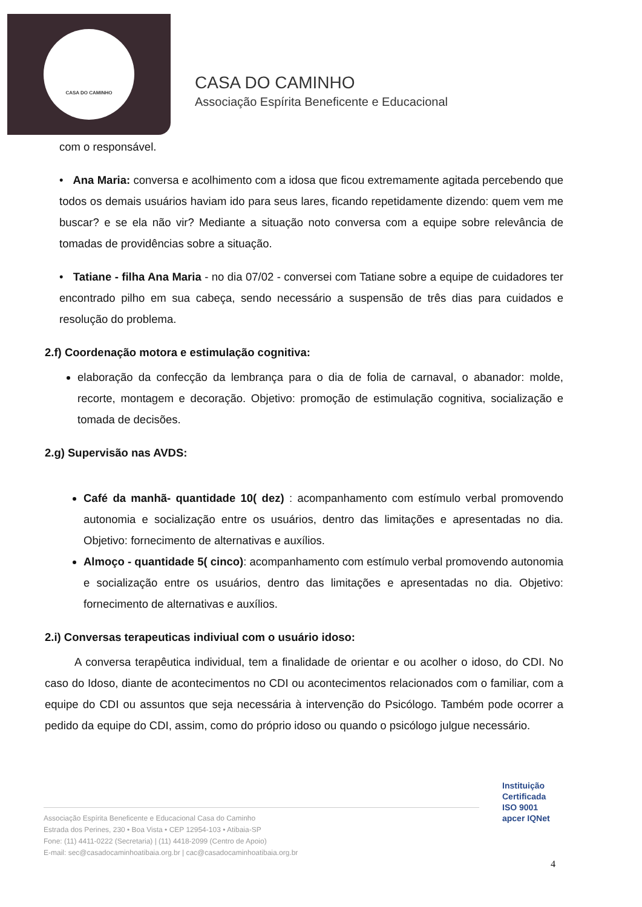CASA DO CAMINHO
CASA DO CAMINHO
Associação Espírita Beneficente e Educacional
com o responsável.
• Ana Maria: conversa e acolhimento com a idosa que ficou extremamente agitada percebendo que todos os demais usuários haviam ido para seus lares, ficando repetidamente dizendo: quem vem me buscar? e se ela não vir? Mediante a situação noto conversa com a equipe sobre relevância de tomadas de providências sobre a situação.
• Tatiane - filha Ana Maria - no dia 07/02 - conversei com Tatiane sobre a equipe de cuidadores ter encontrado pilho em sua cabeça, sendo necessário a suspensão de três dias para cuidados e resolução do problema.
2.f) Coordenação motora e estimulação cognitiva:
elaboração da confecção da lembrança para o dia de folia de carnaval, o abanador: molde, recorte, montagem e decoração. Objetivo: promoção de estimulação cognitiva, socialização e tomada de decisões.
2.g) Supervisão nas AVDS:
Café da manhã- quantidade 10( dez) : acompanhamento com estímulo verbal promovendo autonomia e socialização entre os usuários, dentro das limitações e apresentadas no dia. Objetivo: fornecimento de alternativas e auxílios.
Almoço - quantidade 5( cinco): acompanhamento com estímulo verbal promovendo autonomia e socialização entre os usuários, dentro das limitações e apresentadas no dia. Objetivo: fornecimento de alternativas e auxílios.
2.i) Conversas terapeuticas indiviual com o usuário idoso:
A conversa terapêutica individual, tem a finalidade de orientar e ou acolher o idoso, do CDI. No caso do Idoso, diante de acontecimentos no CDI ou acontecimentos relacionados com o familiar, com a equipe do CDI ou assuntos que seja necessária à intervenção do Psicólogo. Também pode ocorrer a pedido da equipe do CDI, assim, como do próprio idoso ou quando o psicólogo julgue necessário.
Associação Espírita Beneficente e Educacional Casa do Caminho
Estrada dos Perines, 230 • Boa Vista • CEP 12954-103 • Atibaia-SP
Fone: (11) 4411-0222 (Secretaria) | (11) 4418-2099 (Centro de Apoio)
E-mail: sec@casadocaminhoatibaia.org.br | cac@casadocaminhoatibaia.org.br
Instituição
Certificada
ISO 9001
apcer IQNet
4